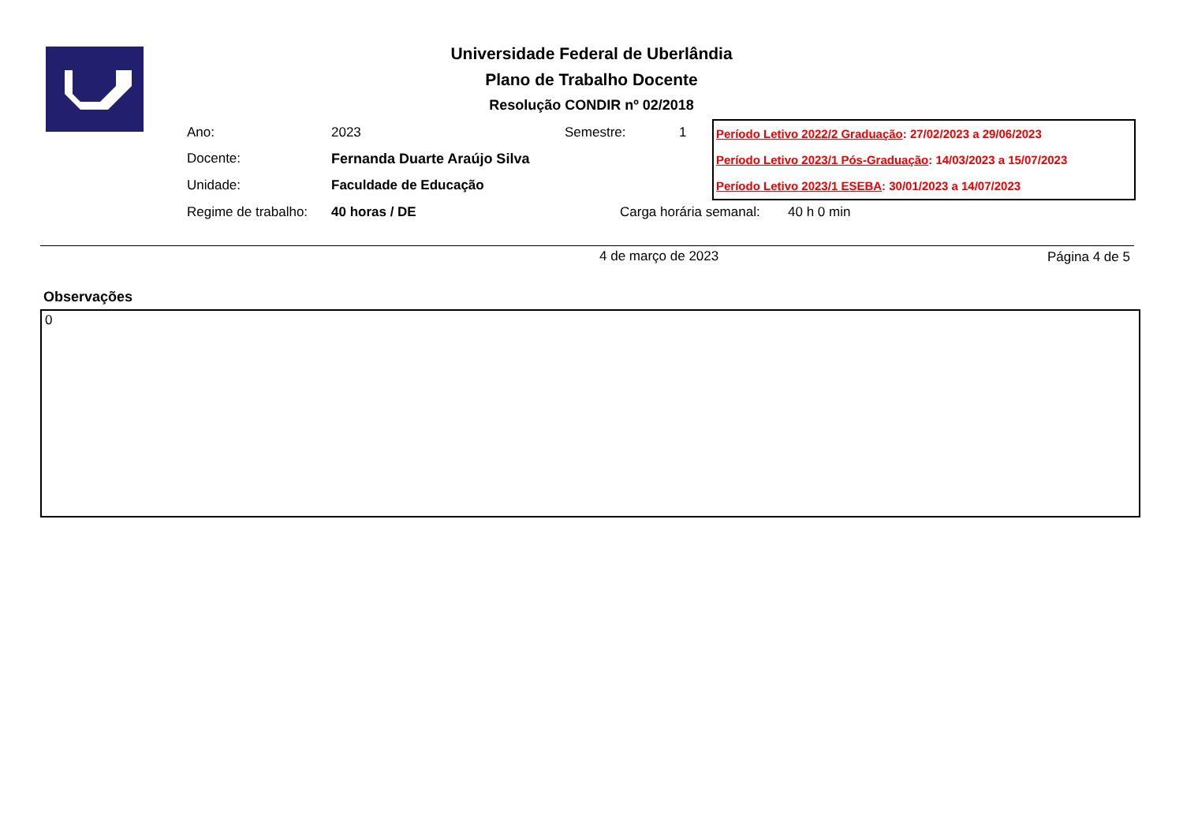Universidade Federal de Uberlândia
Plano de Trabalho Docente
Resolução CONDIR nº 02/2018
Ano: 2023 Semestre: 1
Docente: Fernanda Duarte Araújo Silva
Unidade: Faculdade de Educação
Regime de trabalho: 40 horas / DE Carga horária semanal: 40 h 0 min
Período Letivo 2022/2 Graduação: 27/02/2023 a 29/06/2023
Período Letivo 2023/1 Pós-Graduação: 14/03/2023 a 15/07/2023
Período Letivo 2023/1 ESEBA: 30/01/2023 a 14/07/2023
4 de março de 2023 Página 4 de 5
Observações
0